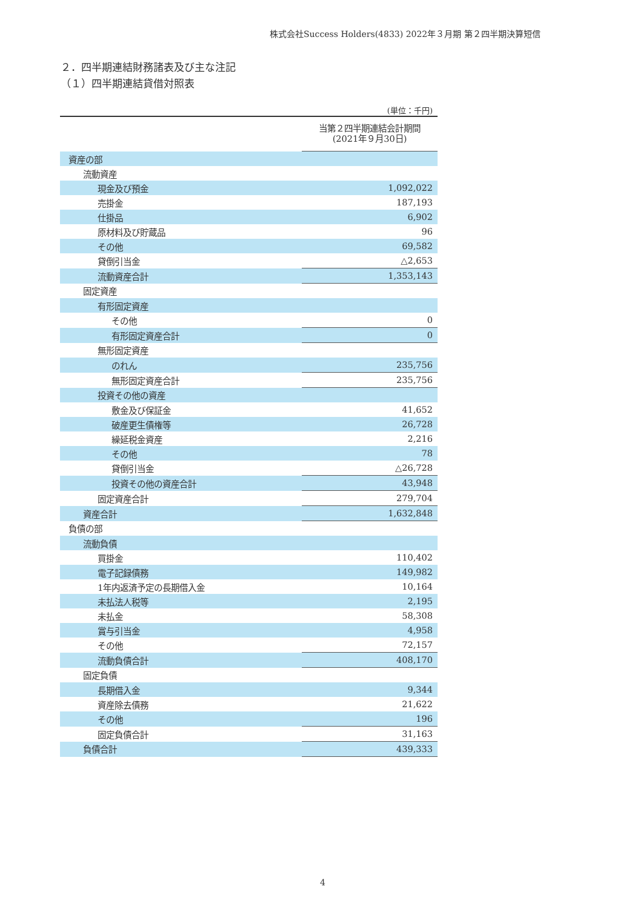株式会社Success Holders(4833) 2022年３月期 第２四半期決算短信
２．四半期連結財務諸表及び主な注記
（１）四半期連結貸借対照表
| (単位：千円) | |
| | 当第２四半期連結会計期間 (2021年９月30日) |
| 資産の部 | |
| 流動資産 | |
| 現金及び預金 | 1,092,022 |
| 売掛金 | 187,193 |
| 仕掛品 | 6,902 |
| 原材料及び貯蔵品 | 96 |
| その他 | 69,582 |
| 貸倒引当金 | △2,653 |
| 流動資産合計 | 1,353,143 |
| 固定資産 | |
| 有形固定資産 | |
| その他 | 0 |
| 有形固定資産合計 | 0 |
| 無形固定資産 | |
| のれん | 235,756 |
| 無形固定資産合計 | 235,756 |
| 投資その他の資産 | |
| 敷金及び保証金 | 41,652 |
| 破産更生債権等 | 26,728 |
| 繰延税金資産 | 2,216 |
| その他 | 78 |
| 貸倒引当金 | △26,728 |
| 投資その他の資産合計 | 43,948 |
| 固定資産合計 | 279,704 |
| 資産合計 | 1,632,848 |
| 負債の部 | |
| 流動負債 | |
| 買掛金 | 110,402 |
| 電子記録債務 | 149,982 |
| 1年内返済予定の長期借入金 | 10,164 |
| 未払法人税等 | 2,195 |
| 未払金 | 58,308 |
| 賞与引当金 | 4,958 |
| その他 | 72,157 |
| 流動負債合計 | 408,170 |
| 固定負債 | |
| 長期借入金 | 9,344 |
| 資産除去債務 | 21,622 |
| その他 | 196 |
| 固定負債合計 | 31,163 |
| 負債合計 | 439,333 |
4